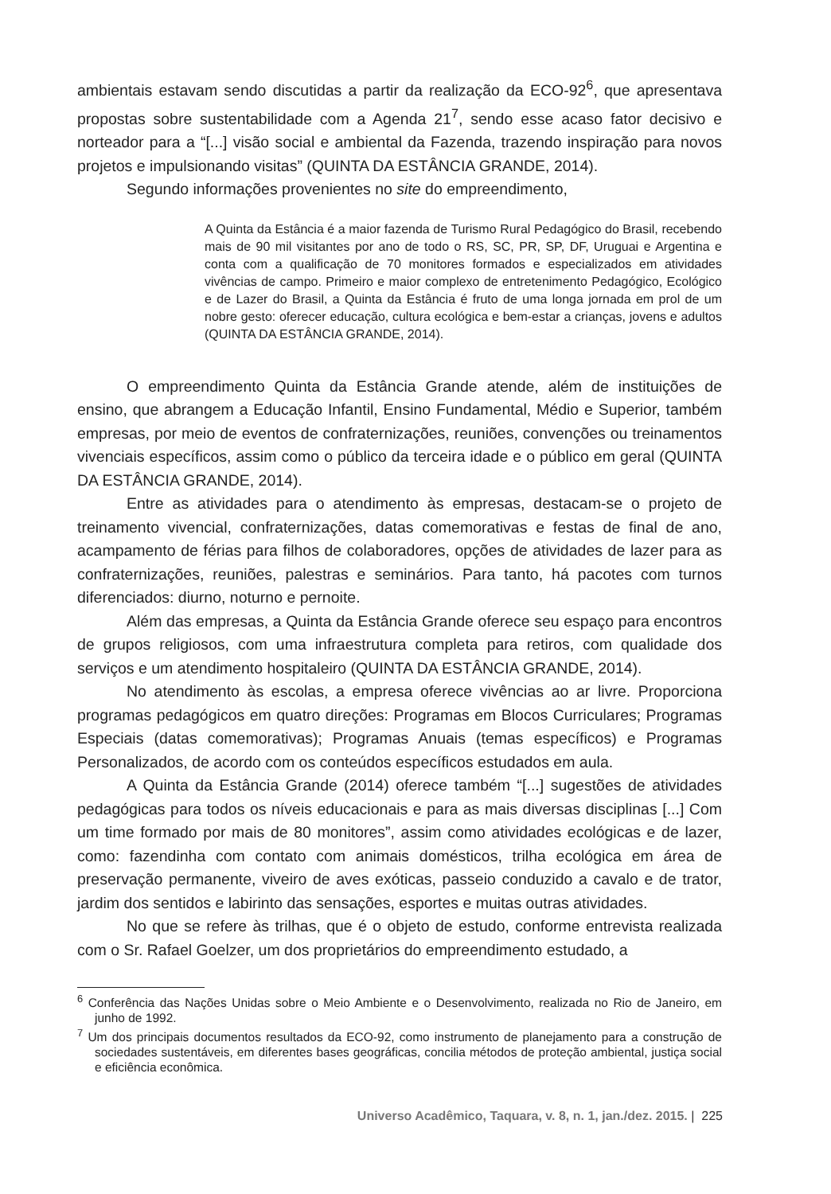ambientais estavam sendo discutidas a partir da realização da ECO-92<sup>6</sup>, que apresentava propostas sobre sustentabilidade com a Agenda 21<sup>7</sup>, sendo esse acaso fator decisivo e norteador para a “[...] visão social e ambiental da Fazenda, trazendo inspiração para novos projetos e impulsionando visitas” (QUINTA DA ESTÂNCIA GRANDE, 2014).
Segundo informações provenientes no site do empreendimento,
A Quinta da Estância é a maior fazenda de Turismo Rural Pedagógico do Brasil, recebendo mais de 90 mil visitantes por ano de todo o RS, SC, PR, SP, DF, Uruguai e Argentina e conta com a qualificação de 70 monitores formados e especializados em atividades vivências de campo. Primeiro e maior complexo de entretenimento Pedagógico, Ecológico e de Lazer do Brasil, a Quinta da Estância é fruto de uma longa jornada em prol de um nobre gesto: oferecer educação, cultura ecológica e bem-estar a crianças, jovens e adultos (QUINTA DA ESTÂNCIA GRANDE, 2014).
O empreendimento Quinta da Estância Grande atende, além de instituições de ensino, que abrangem a Educação Infantil, Ensino Fundamental, Médio e Superior, também empresas, por meio de eventos de confraternizações, reuniões, convenções ou treinamentos vivenciais específicos, assim como o público da terceira idade e o público em geral (QUINTA DA ESTÂNCIA GRANDE, 2014).
Entre as atividades para o atendimento às empresas, destacam-se o projeto de treinamento vivencial, confraternizações, datas comemorativas e festas de final de ano, acampamento de férias para filhos de colaboradores, opções de atividades de lazer para as confraternizações, reuniões, palestras e seminários. Para tanto, há pacotes com turnos diferenciados: diurno, noturno e pernoite.
Além das empresas, a Quinta da Estância Grande oferece seu espaço para encontros de grupos religiosos, com uma infraestrutura completa para retiros, com qualidade dos serviços e um atendimento hospitaleiro (QUINTA DA ESTÂNCIA GRANDE, 2014).
No atendimento às escolas, a empresa oferece vivências ao ar livre. Proporciona programas pedagógicos em quatro direções: Programas em Blocos Curriculares; Programas Especiais (datas comemorativas); Programas Anuais (temas específicos) e Programas Personalizados, de acordo com os conteúdos específicos estudados em aula.
A Quinta da Estância Grande (2014) oferece também “[...] sugestões de atividades pedagógicas para todos os níveis educacionais e para as mais diversas disciplinas [...] Com um time formado por mais de 80 monitores”, assim como atividades ecológicas e de lazer, como: fazendinha com contato com animais domésticos, trilha ecológica em área de preservação permanente, viveiro de aves exóticas, passeio conduzido a cavalo e de trator, jardim dos sentidos e labirinto das sensações, esportes e muitas outras atividades.
No que se refere às trilhas, que é o objeto de estudo, conforme entrevista realizada com o Sr. Rafael Goelzer, um dos proprietários do empreendimento estudado, a
<sup>6</sup> Conferência das Nações Unidas sobre o Meio Ambiente e o Desenvolvimento, realizada no Rio de Janeiro, em junho de 1992.
<sup>7</sup> Um dos principais documentos resultados da ECO-92, como instrumento de planejamento para a construção de sociedades sustentáveis, em diferentes bases geográficas, concilia métodos de proteção ambiental, justiça social e eficiência econômica.
Universo Acadêmico, Taquara, v. 8, n. 1, jan./dez. 2015. | 225